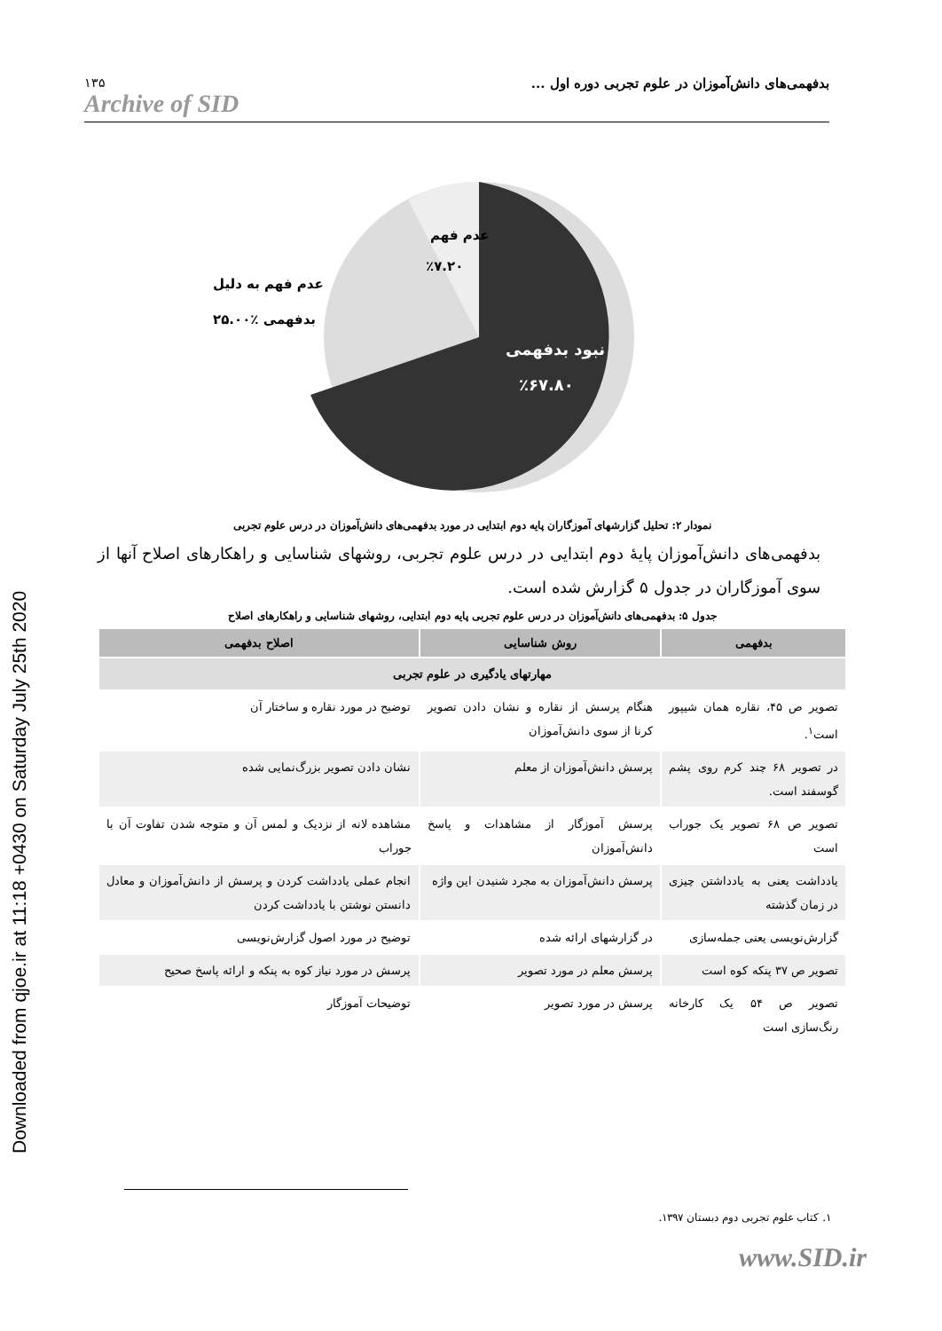Downloaded from qjoe.ir at 11:18 +0430 on Saturday July 25th 2020
۱۳۵
Archive of SID
بدفهمی‌های دانش‌آموزان در علوم تجربی دوره اول ...
عدم فهم
٪۷.۲۰
عدم فهم به دلیل
بدفهمی ٪۲۵.۰۰
نبود بدفهمی
٪۶۷.۸۰
نمودار ۲: تحلیل گزارشهای آموزگاران پایه دوم ابتدایی در مورد بدفهمی‌های دانش‌آموزان در درس علوم تجربی
بدفهمی‌های دانش‌آموزان پایۀ دوم ابتدایی در درس علوم تجربی، روشهای شناسایی و راهکارهای اصلاح آنها از سوی آموزگاران در جدول ۵ گزارش شده است.
جدول ۵: بدفهمی‌های دانش‌آموزان در درس علوم تجربی پایه دوم ابتدایی، روشهای شناسایی و راهکارهای اصلاح
| بدفهمی | روش شناسایی | اصلاح بدفهمی |
| --- | --- | --- |
| مهارتهای یادگیری در علوم تجربی | | |
| تصویر ص ۴۵، نقاره همان شیپور است<sup>۱</sup>. | هنگام پرسش از نقاره و نشان دادن تصویر کرنا از سوی دانش‌آموزان | توضیح در مورد نقاره و ساختار آن |
| در تصویر ۶۸ چند کرم روی پشم گوسفند است. | پرسش دانش‌آموزان از معلم | نشان دادن تصویر بزرگ‌نمایی شده |
| تصویر ص ۶۸ تصویر یک جوراب است | پرسش آموزگار از مشاهدات و پاسخ دانش‌آموزان | مشاهده لانه از نزدیک و لمس آن و متوجه شدن تفاوت آن با جوراب |
| یادداشت یعنی به یادداشتن چیزی در زمان گذشته | پرسش دانش‌آموزان به مجرد شنیدن این واژه | انجام عملی یادداشت کردن و پرسش از دانش‌آموزان و معادل دانستن نوشتن با یادداشت کردن |
| گزارش‌نویسی یعنی جمله‌سازی | در گزارشهای ارائه شده | توضیح در مورد اصول گزارش‌نویسی |
| تصویر ص ۳۷ پنکه کوه است | پرسش معلم در مورد تصویر | پرسش در مورد نیاز کوه به پنکه و ارائه پاسخ صحیح |
| تصویر ص ۵۴ یک کارخانه رنگ‌سازی است | پرسش در مورد تصویر | توضیحات آموزگار |
۱. کتاب علوم تجربی دوم دبستان ۱۳۹۷.
www.SID.ir